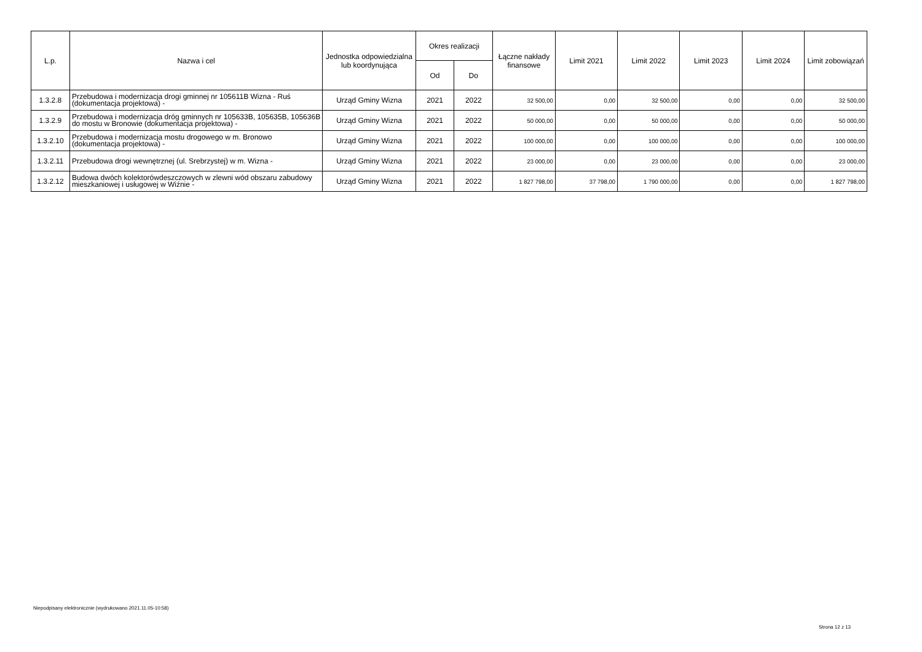| L.p. | Nazwa i cel | Jednostka odpowiedzialna lub koordynująca | Okres realizacji | | Łączne nakłady finansowe | Limit 2021 | Limit 2022 | Limit 2023 | Limit 2024 | Limit zobowiązań |
| --- | --- | --- | --- | --- | --- | --- | --- | --- | --- | --- |
| | | | Od | Do | | | | | | |
| 1.3.2.8 | Przebudowa i modernizacja drogi gminnej nr 105611B Wizna - Ruś (dokumentacja projektowa) - | Urząd Gminy Wizna | 2021 | 2022 | 32 500,00 | 0,00 | 32 500,00 | 0,00 | 0,00 | 32 500,00 |
| 1.3.2.9 | Przebudowa i modernizacja dróg gminnych nr 105633B, 105635B, 105636B do mostu w Bronowie (dokumentacja projektowa) - | Urząd Gminy Wizna | 2021 | 2022 | 50 000,00 | 0,00 | 50 000,00 | 0,00 | 0,00 | 50 000,00 |
| 1.3.2.10 | Przebudowa i modernizacja mostu drogowego w m. Bronowo (dokumentacja projektowa) - | Urząd Gminy Wizna | 2021 | 2022 | 100 000,00 | 0,00 | 100 000,00 | 0,00 | 0,00 | 100 000,00 |
| 1.3.2.11 | Przebudowa drogi wewnętrznej (ul. Srebrzystej) w m. Wizna - | Urząd Gminy Wizna | 2021 | 2022 | 23 000,00 | 0,00 | 23 000,00 | 0,00 | 0,00 | 23 000,00 |
| 1.3.2.12 | Budowa dwóch kolektorówdeszczowych w zlewni wód obszaru zabudowy mieszkaniowej i usługowej w Wiźnie - | Urząd Gminy Wizna | 2021 | 2022 | 1 827 798,00 | 37 798,00 | 1 790 000,00 | 0,00 | 0,00 | 1 827 798,00 |
Niepodpisany elektronicznie (wydrukowano 2021.11.05-10:58)
Strona 12 z 13